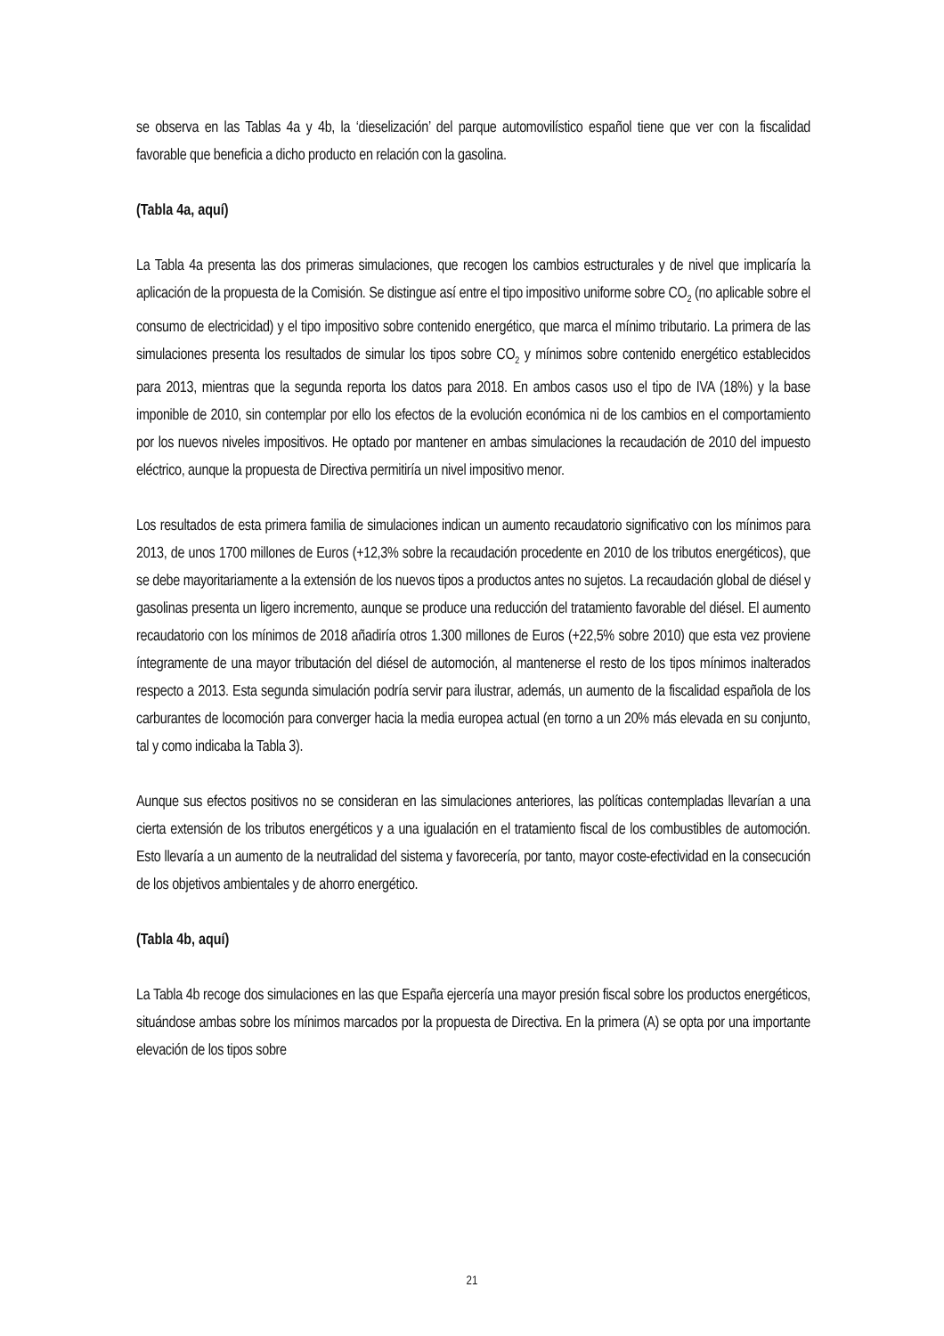se observa en las Tablas 4a y 4b, la ‘dieselización’ del parque automovilístico español tiene que ver con la fiscalidad favorable que beneficia a dicho producto en relación con la gasolina.
(Tabla 4a, aquí)
La Tabla 4a presenta las dos primeras simulaciones, que recogen los cambios estructurales y de nivel que implicaría la aplicación de la propuesta de la Comisión. Se distingue así entre el tipo impositivo uniforme sobre CO<sub>2</sub> (no aplicable sobre el consumo de electricidad) y el tipo impositivo sobre contenido energético, que marca el mínimo tributario. La primera de las simulaciones presenta los resultados de simular los tipos sobre CO<sub>2</sub> y mínimos sobre contenido energético establecidos para 2013, mientras que la segunda reporta los datos para 2018. En ambos casos uso el tipo de IVA (18%) y la base imponible de 2010, sin contemplar por ello los efectos de la evolución económica ni de los cambios en el comportamiento por los nuevos niveles impositivos. He optado por mantener en ambas simulaciones la recaudación de 2010 del impuesto eléctrico, aunque la propuesta de Directiva permitiría un nivel impositivo menor.
Los resultados de esta primera familia de simulaciones indican un aumento recaudatorio significativo con los mínimos para 2013, de unos 1700 millones de Euros (+12,3% sobre la recaudación procedente en 2010 de los tributos energéticos), que se debe mayoritariamente a la extensión de los nuevos tipos a productos antes no sujetos. La recaudación global de diésel y gasolinas presenta un ligero incremento, aunque se produce una reducción del tratamiento favorable del diésel. El aumento recaudatorio con los mínimos de 2018 añadiría otros 1.300 millones de Euros (+22,5% sobre 2010) que esta vez proviene íntegramente de una mayor tributación del diésel de automoción, al mantenerse el resto de los tipos mínimos inalterados respecto a 2013. Esta segunda simulación podría servir para ilustrar, además, un aumento de la fiscalidad española de los carburantes de locomoción para converger hacia la media europea actual (en torno a un 20% más elevada en su conjunto, tal y como indicaba la Tabla 3).
Aunque sus efectos positivos no se consideran en las simulaciones anteriores, las políticas contempladas llevarían a una cierta extensión de los tributos energéticos y a una igualación en el tratamiento fiscal de los combustibles de automoción. Esto llevaría a un aumento de la neutralidad del sistema y favorecería, por tanto, mayor coste-efectividad en la consecución de los objetivos ambientales y de ahorro energético.
(Tabla 4b, aquí)
La Tabla 4b recoge dos simulaciones en las que España ejercería una mayor presión fiscal sobre los productos energéticos, situándose ambas sobre los mínimos marcados por la propuesta de Directiva. En la primera (A) se opta por una importante elevación de los tipos sobre
21